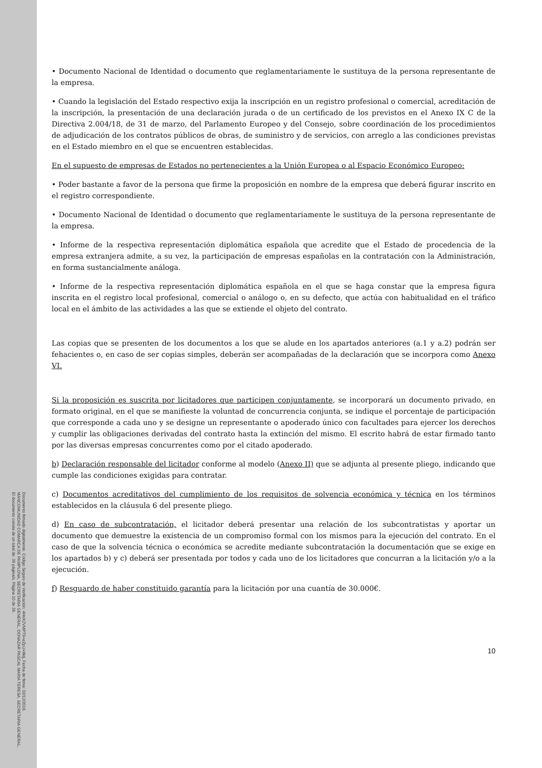• Documento Nacional de Identidad o documento que reglamentariamente le sustituya de la persona representante de la empresa.
• Cuando la legislación del Estado respectivo exija la inscripción en un registro profesional o comercial, acreditación de la inscripción, la presentación de una declaración jurada o de un certificado de los previstos en el Anexo IX C de la Directiva 2.004/18, de 31 de marzo, del Parlamento Europeo y del Consejo, sobre coordinación de los procedimientos de adjudicación de los contratos públicos de obras, de suministro y de servicios, con arreglo a las condiciones previstas en el Estado miembro en el que se encuentren establecidas.
En el supuesto de empresas de Estados no pertenecientes a la Unión Europea o al Espacio Económico Europeo:
• Poder bastante a favor de la persona que firme la proposición en nombre de la empresa que deberá figurar inscrito en el registro correspondiente.
• Documento Nacional de Identidad o documento que reglamentariamente le sustituya de la persona representante de la empresa.
• Informe de la respectiva representación diplomática española que acredite que el Estado de procedencia de la empresa extranjera admite, a su vez, la participación de empresas españolas en la contratación con la Administración, en forma sustancialmente análoga.
• Informe de la respectiva representación diplomática española en el que se haga constar que la empresa figura inscrita en el registro local profesional, comercial o análogo o, en su defecto, que actúa con habitualidad en el tráfico local en el ámbito de las actividades a las que se extiende el objeto del contrato.
Las copias que se presenten de los documentos a los que se alude en los apartados anteriores (a.1 y a.2) podrán ser fehacientes o, en caso de ser copias simples, deberán ser acompañadas de la declaración que se incorpora como Anexo VI.
Si la proposición es suscrita por licitadores que participen conjuntamente, se incorporará un documento privado, en formato original, en el que se manifieste la voluntad de concurrencia conjunta, se indique el porcentaje de participación que corresponde a cada uno y se designe un representante o apoderado único con facultades para ejercer los derechos y cumplir las obligaciones derivadas del contrato hasta la extinción del mismo. El escrito habrá de estar firmado tanto por las diversas empresas concurrentes como por el citado apoderado.
b) Declaración responsable del licitador conforme al modelo (Anexo II) que se adjunta al presente pliego, indicando que cumple las condiciones exigidas para contratar.
c) Documentos acreditativos del cumplimiento de los requisitos de solvencia económica y técnica en los términos establecidos en la cláusula 6 del presente pliego.
d) En caso de subcontratación, el licitador deberá presentar una relación de los subcontratistas y aportar un documento que demuestre la existencia de un compromiso formal con los mismos para la ejecución del contrato. En el caso de que la solvencia técnica o económica se acredite mediante subcontratación la documentación que se exige en los apartados b) y c) deberá ser presentada por todos y cada uno de los licitadores que concurran a la licitación y/o a la ejecución.
f) Resguardo de haber constituido garantía para la licitación por una cuantía de 30.000€.
10
Documento firmado digitalmente. Código Seguro de Verificación: 4HnX2VMPT9+eZpU+8ktj, Fecha de firma: 02/12/2016.
MANCOMUNIDAD COMARCA DE PAMPLONA, SECRETARIA GENERAL, DONAZAR PASCAL MARIA TERESA, SECRETARIA GENERAL.
El documento consta de un total de: 39 página/s. Página 10 de 39.